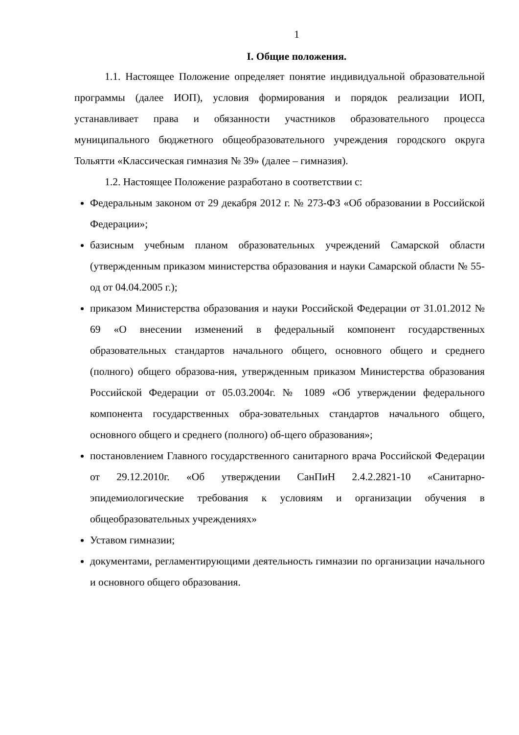1
I. Общие положения.
1.1. Настоящее Положение определяет понятие индивидуальной образовательной программы (далее ИОП), условия формирования и порядок реализации ИОП, устанавливает права и обязанности участников образовательного процесса муниципального бюджетного общеобразовательного учреждения городского округа Тольятти «Классическая гимназия № 39» (далее – гимназия).
1.2. Настоящее Положение разработано в соответствии с:
Федеральным законом от 29 декабря 2012 г. № 273-ФЗ «Об образовании в Российской Федерации»;
базисным учебным планом образовательных учреждений Самарской области (утвержденным приказом министерства образования и науки Самарской области № 55-од от 04.04.2005 г.);
приказом Министерства образования и науки Российской Федерации от 31.01.2012 № 69 «О внесении изменений в федеральный компонент государственных образовательных стандартов начального общего, основного общего и среднего (полного) общего образова-ния, утвержденным приказом Министерства образования Российской Федерации от 05.03.2004г. № 1089 «Об утверждении федерального компонента государственных обра-зовательных стандартов начального общего, основного общего и среднего (полного) об-щего образования»;
постановлением Главного государственного санитарного врача Российской Федерации от 29.12.2010г. «Об утверждении СанПиН 2.4.2.2821-10 «Санитарно-эпидемиологические требования к условиям и организации обучения в общеобразовательных учреждениях»
Уставом гимназии;
документами, регламентирующими деятельность гимназии по организации начального и основного общего образования.